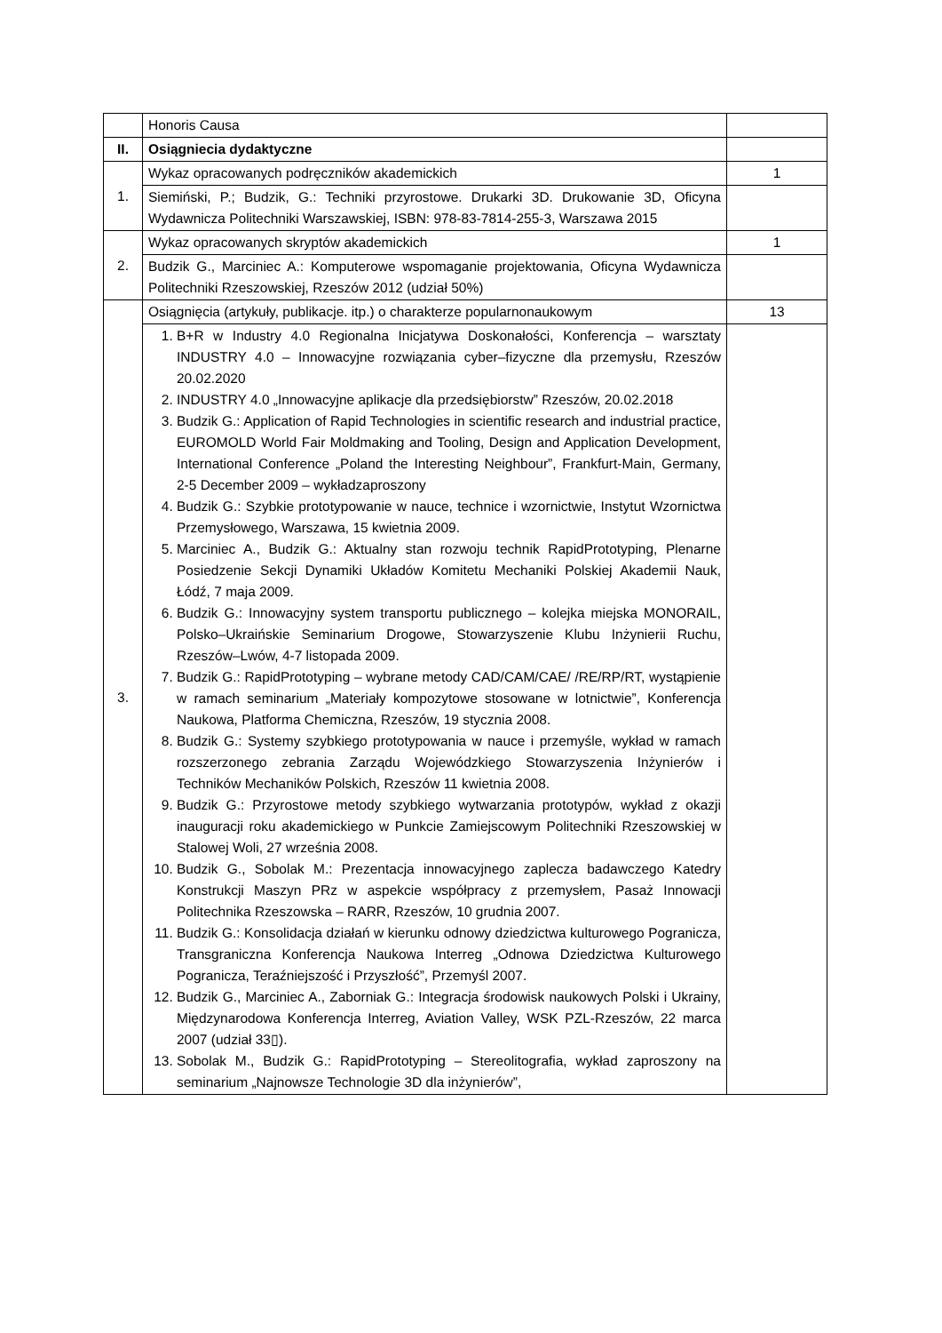| | Honoris Causa | |
| II. | Osiągniecia dydaktyczne | |
| 1. | Wykaz opracowanych podręczników akademickich | 1 |
| | Siemiński, P.; Budzik, G.: Techniki przyrostowe. Drukarki 3D. Drukowanie 3D, Oficyna Wydawnicza Politechniki Warszawskiej, ISBN: 978-83-7814-255-3, Warszawa 2015 | |
| 2. | Wykaz opracowanych skryptów akademickich | 1 |
| | Budzik G., Marciniec A.: Komputerowe wspomaganie projektowania, Oficyna Wydawnicza Politechniki Rzeszowskiej, Rzeszów 2012 (udział 50%) | |
| 3. | Osiągnięcia (artykuły, publikacje. itp.) o charakterze popularnonaukowym | 13 |
| | 1. B+R w Industry 4.0 Regionalna Inicjatywa Doskonałości, Konferencja – warsztaty INDUSTRY 4.0 – Innowacyjne rozwiązania cyber–fizyczne dla przemysłu, Rzeszów 20.02.2020 2. INDUSTRY 4.0 „Innowacyjne aplikacje dla przedsiębiorstw” Rzeszów, 20.02.2018 3. Budzik G.: Application of Rapid Technologies in scientific research and industrial practice, EUROMOLD World Fair Moldmaking and Tooling, Design and Application Development, International Conference „Poland the Interesting Neighbour”, Frankfurt-Main, Germany, 2-5 December 2009 – wykładzaproszony 4. Budzik G.: Szybkie prototypowanie w nauce, technice i wzornictwie, Instytut Wzornictwa Przemysłowego, Warszawa, 15 kwietnia 2009. 5. Marciniec A., Budzik G.: Aktualny stan rozwoju technik RapidPrototyping, Plenarne Posiedzenie Sekcji Dynamiki Układów Komitetu Mechaniki Polskiej Akademii Nauk, Łódź, 7 maja 2009. 6. Budzik G.: Innowacyjny system transportu publicznego – kolejka miejska MONORAIL, Polsko–Ukraińskie Seminarium Drogowe, Stowarzyszenie Klubu Inżynierii Ruchu, Rzeszów–Lwów, 4-7 listopada 2009. 7. Budzik G.: RapidPrototyping – wybrane metody CAD/CAM/CAE/ /RE/RP/RT, wystąpienie w ramach seminarium „Materiały kompozytowe stosowane w lotnictwie”, Konferencja Naukowa, Platforma Chemiczna, Rzeszów, 19 stycznia 2008. 8. Budzik G.: Systemy szybkiego prototypowania w nauce i przemyśle, wykład w ramach rozszerzonego zebrania Zarządu Wojewódzkiego Stowarzyszenia Inżynierów i Techników Mechaników Polskich, Rzeszów 11 kwietnia 2008. 9. Budzik G.: Przyrostowe metody szybkiego wytwarzania prototypów, wykład z okazji inauguracji roku akademickiego w Punkcie Zamiejscowym Politechniki Rzeszowskiej w Stalowej Woli, 27 września 2008. 10. Budzik G., Sobolak M.: Prezentacja innowacyjnego zaplecza badawczego Katedry Konstrukcji Maszyn PRz w aspekcie współpracy z przemysłem, Pasaż Innowacji Politechnika Rzeszowska – RARR, Rzeszów, 10 grudnia 2007. 11. Budzik G.: Konsolidacja działań w kierunku odnowy dziedzictwa kulturowego Pogranicza, Transgraniczna Konferencja Naukowa Interreg „Odnowa Dziedzictwa Kulturowego Pogranicza, Teraźniejszość i Przyszłość”, Przemyśl 2007. 12. Budzik G., Marciniec A., Zaborniak G.: Integracja środowisk naukowych Polski i Ukrainy, Międzynarodowa Konferencja Interreg, Aviation Valley, WSK PZL-Rzeszów, 22 marca 2007 (udział 33▯). 13. Sobolak M., Budzik G.: RapidPrototyping – Stereolitografia, wykład zaproszony na seminarium „Najnowsze Technologie 3D dla inżynierów”, | |